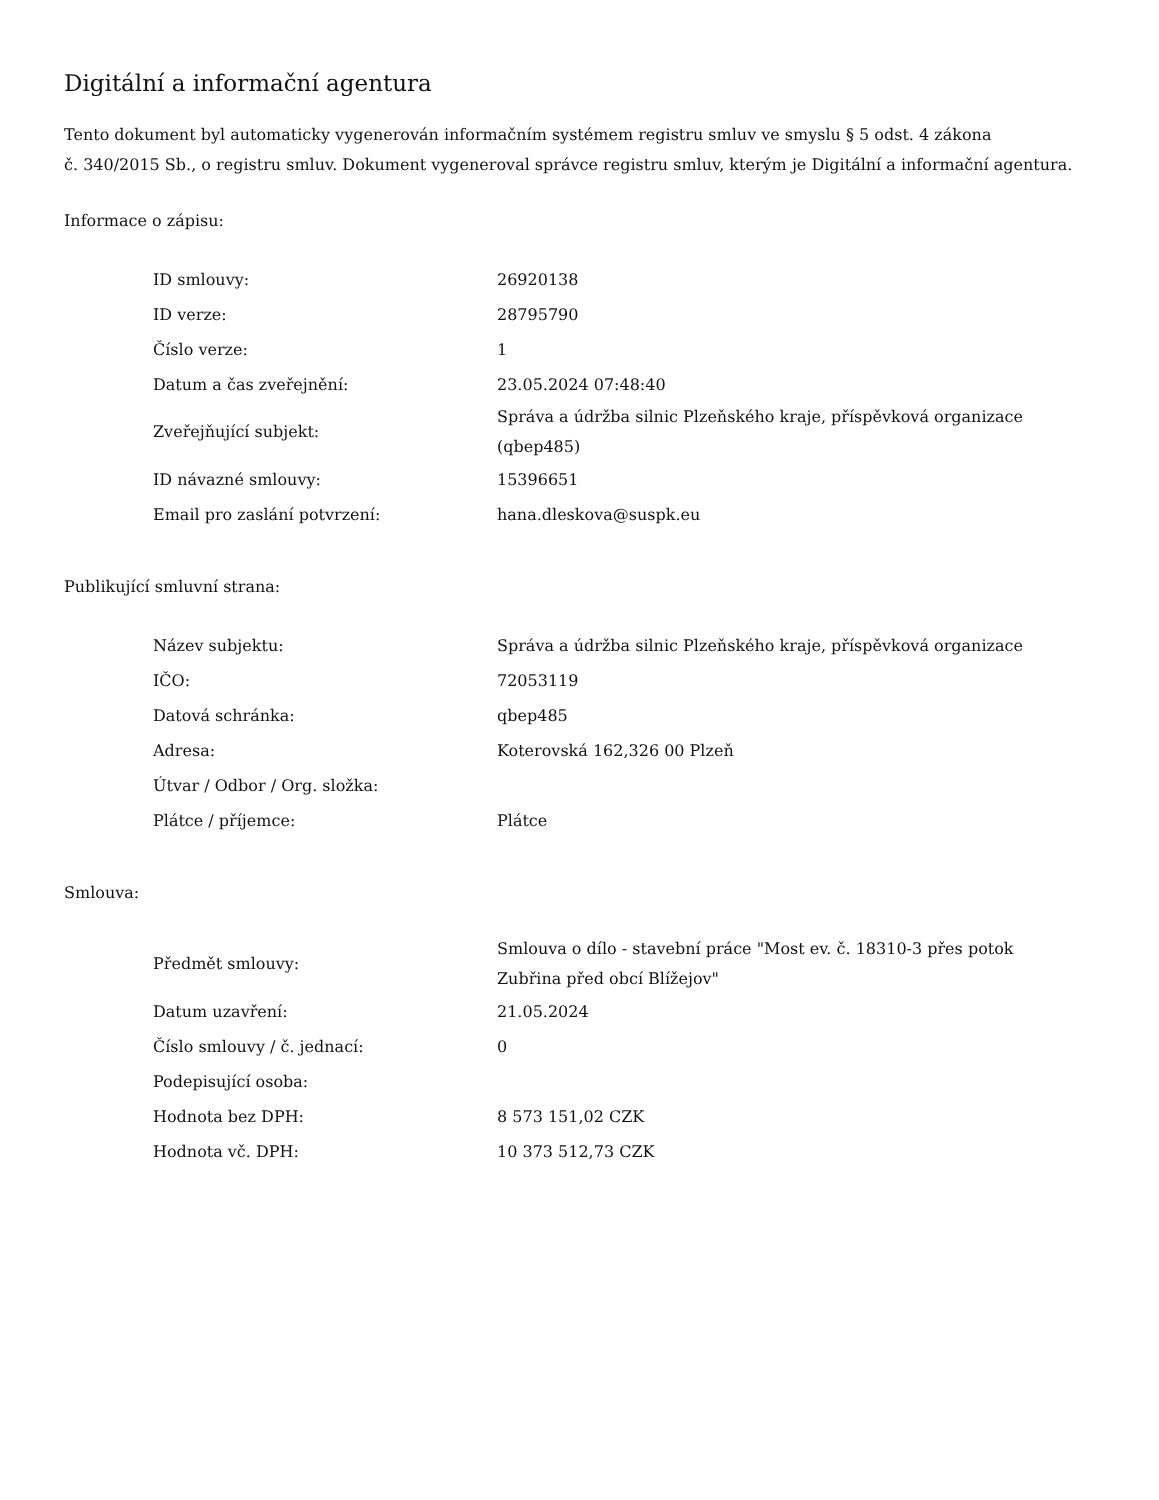Digitální a informační agentura
Tento dokument byl automaticky vygenerován informačním systémem registru smluv ve smyslu § 5 odst. 4 zákona
č. 340/2015 Sb., o registru smluv. Dokument vygeneroval správce registru smluv, kterým je Digitální a informační agentura.
Informace o zápisu:
| ID smlouvy: | 26920138 |
| ID verze: | 28795790 |
| Číslo verze: | 1 |
| Datum a čas zveřejnění: | 23.05.2024 07:48:40 |
| Zveřejňující subjekt: | Správa a údržba silnic Plzeňského kraje, příspěvková organizace (qbep485) |
| ID návazné smlouvy: | 15396651 |
| Email pro zaslání potvrzení: | hana.dleskova@suspk.eu |
Publikující smluvní strana:
| Název subjektu: | Správa a údržba silnic Plzeňského kraje, příspěvková organizace |
| IČO: | 72053119 |
| Datová schránka: | qbep485 |
| Adresa: | Koterovská 162,326 00 Plzeň |
| Útvar / Odbor / Org. složka: | |
| Plátce / příjemce: | Plátce |
Smlouva:
| Předmět smlouvy: | Smlouva o dílo - stavební práce "Most ev. č. 18310-3 přes potok Zubřina před obcí Blížejov" |
| Datum uzavření: | 21.05.2024 |
| Číslo smlouvy / č. jednací: | 0 |
| Podepisující osoba: | |
| Hodnota bez DPH: | 8 573 151,02 CZK |
| Hodnota vč. DPH: | 10 373 512,73 CZK |